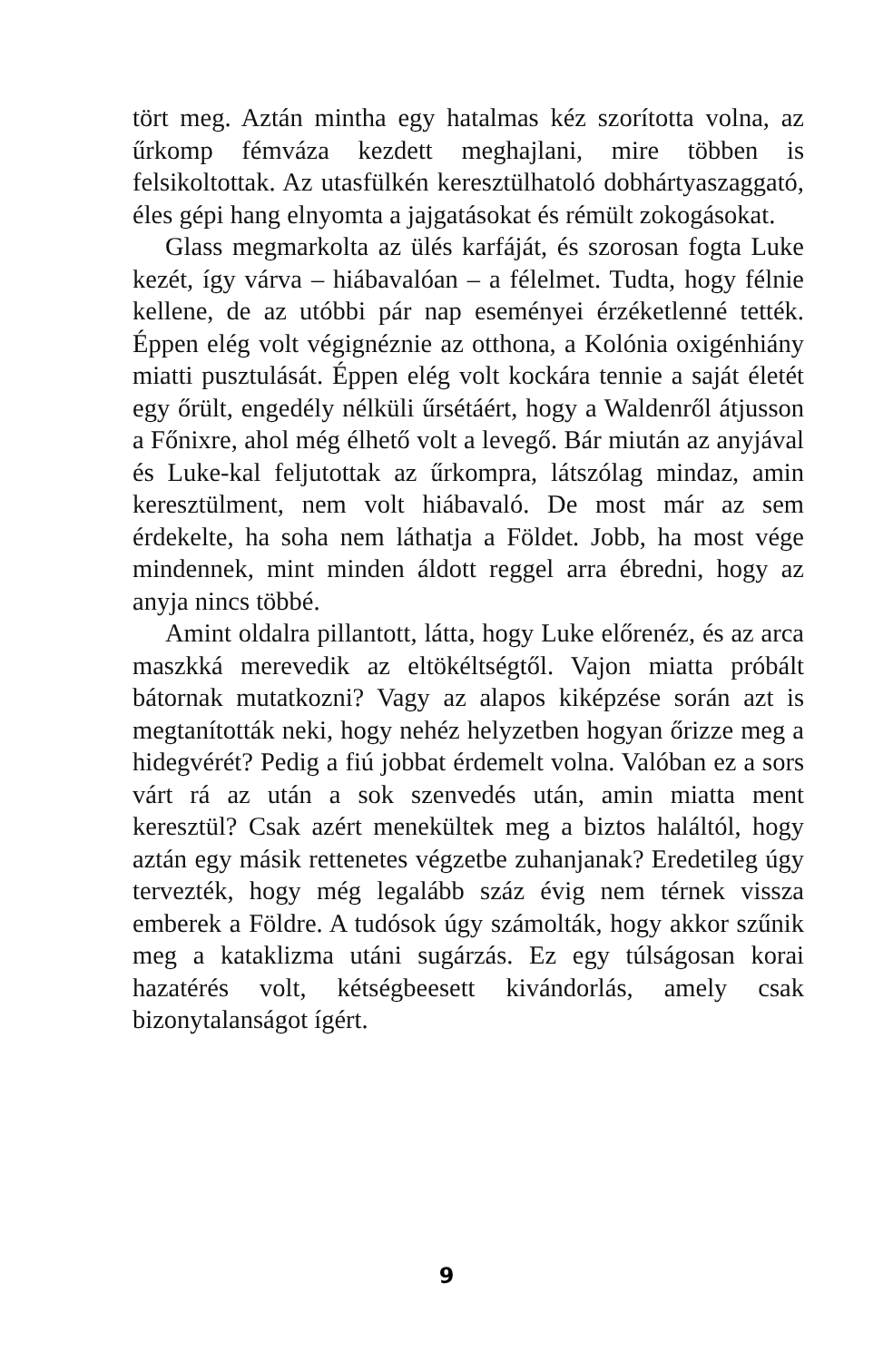tört meg. Aztán mintha egy hatalmas kéz szorította volna, az űrkomp fémváza kezdett meghajlani, mire többen is felsikoltottak. Az utasfülkén keresztülhatoló dobhártyaszaggató, éles gépi hang elnyomta a jajgatásokat és rémült zokogásokat.
Glass megmarkolta az ülés karfáját, és szorosan fogta Luke kezét, így várva – hiábavalóan – a félelmet. Tudta, hogy félnie kellene, de az utóbbi pár nap eseményei érzéketlenné tették. Éppen elég volt végignéznie az otthona, a Kolónia oxigénhiány miatti pusztulását. Éppen elég volt kockára tennie a saját életét egy őrült, engedély nélküli űrsétáért, hogy a Waldenről átjusson a Főnixre, ahol még élhető volt a levegő. Bár miután az anyjával és Luke-kal feljutottak az űrkompra, látszólag mindaz, amin keresztülment, nem volt hiábavaló. De most már az sem érdekelte, ha soha nem láthatja a Földet. Jobb, ha most vége mindennek, mint minden áldott reggel arra ébredni, hogy az anyja nincs többé.
Amint oldalra pillantott, látta, hogy Luke előrenéz, és az arca maszkká merevedik az eltökéltségtől. Vajon miatta próbált bátornak mutatkozni? Vagy az alapos kiképzése során azt is megtanították neki, hogy nehéz helyzetben hogyan őrizze meg a hidegvérét? Pedig a fiú jobbat érdemelt volna. Valóban ez a sors várt rá az után a sok szenvedés után, amin miatta ment keresztül? Csak azért menekültek meg a biztos haláltól, hogy aztán egy másik rettenetes végzetbe zuhanjanak? Eredetileg úgy tervezték, hogy még legalább száz évig nem térnek vissza emberek a Földre. A tudósok úgy számolták, hogy akkor szűnik meg a kataklizma utáni sugárzás. Ez egy túlságosan korai hazatérés volt, kétségbeesett kivándorlás, amely csak bizonytalanságot ígért.
9